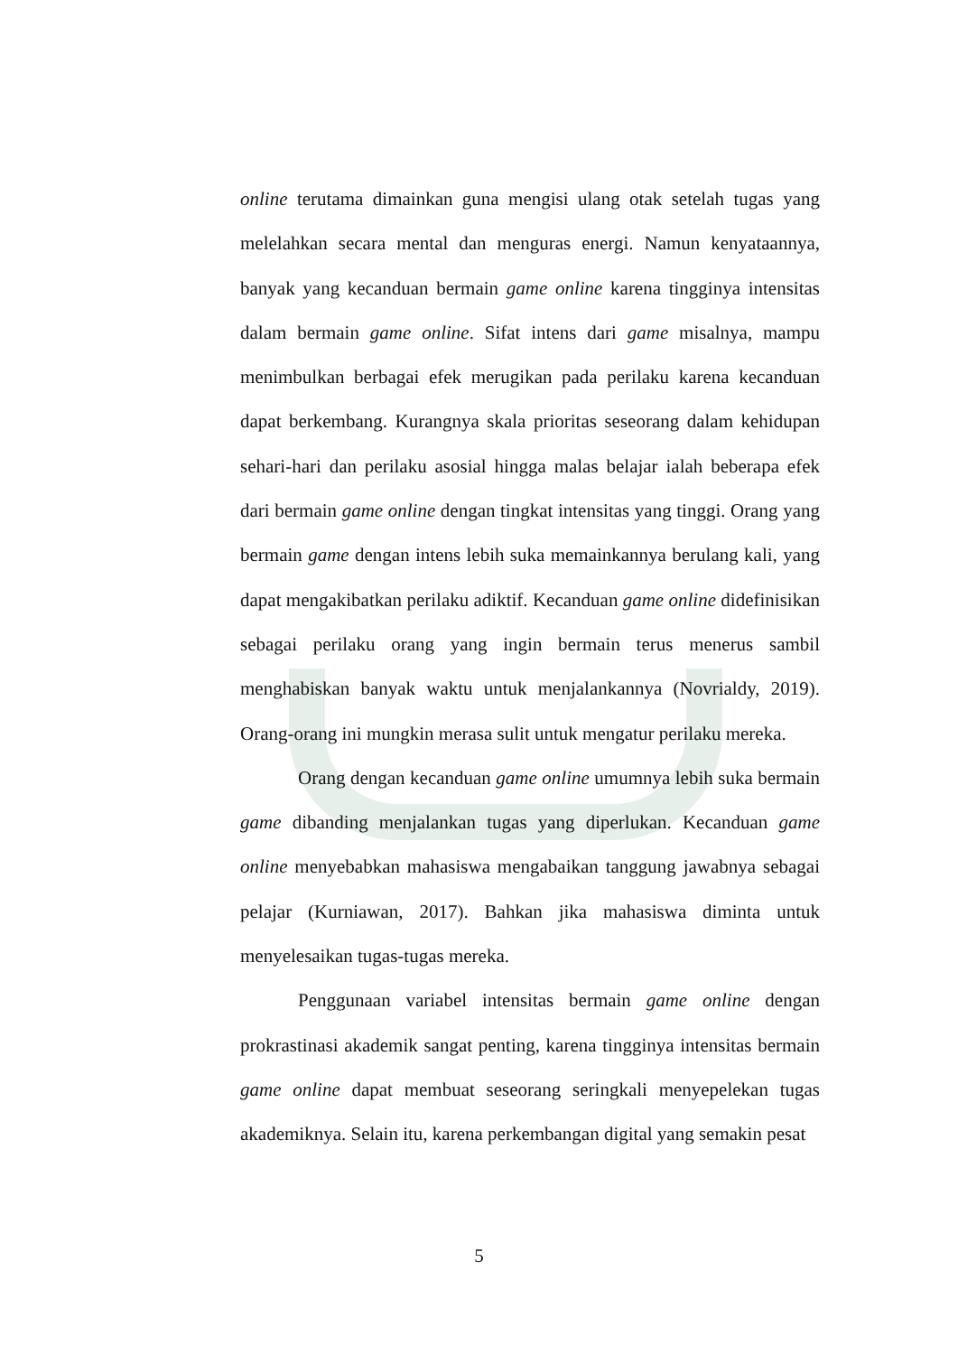online terutama dimainkan guna mengisi ulang otak setelah tugas yang melelahkan secara mental dan menguras energi. Namun kenyataannya, banyak yang kecanduan bermain game online karena tingginya intensitas dalam bermain game online. Sifat intens dari game misalnya, mampu menimbulkan berbagai efek merugikan pada perilaku karena kecanduan dapat berkembang. Kurangnya skala prioritas seseorang dalam kehidupan sehari-hari dan perilaku asosial hingga malas belajar ialah beberapa efek dari bermain game online dengan tingkat intensitas yang tinggi. Orang yang bermain game dengan intens lebih suka memainkannya berulang kali, yang dapat mengakibatkan perilaku adiktif. Kecanduan game online didefinisikan sebagai perilaku orang yang ingin bermain terus menerus sambil menghabiskan banyak waktu untuk menjalankannya (Novrialdy, 2019). Orang-orang ini mungkin merasa sulit untuk mengatur perilaku mereka.
Orang dengan kecanduan game online umumnya lebih suka bermain game dibanding menjalankan tugas yang diperlukan. Kecanduan game online menyebabkan mahasiswa mengabaikan tanggung jawabnya sebagai pelajar (Kurniawan, 2017). Bahkan jika mahasiswa diminta untuk menyelesaikan tugas-tugas mereka.
Penggunaan variabel intensitas bermain game online dengan prokrastinasi akademik sangat penting, karena tingginya intensitas bermain game online dapat membuat seseorang seringkali menyepelekan tugas akademiknya. Selain itu, karena perkembangan digital yang semakin pesat
5